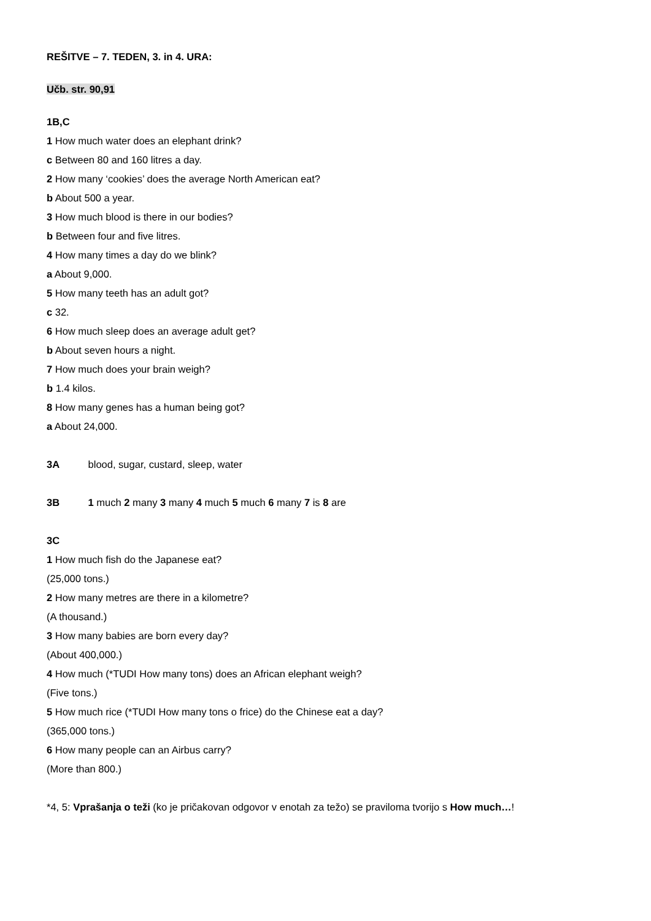REŠITVE – 7. TEDEN, 3. in 4. URA:
Učb. str. 90,91
1B,C
1 How much water does an elephant drink?
c Between 80 and 160 litres a day.
2 How many ‘cookies’ does the average North American eat?
b About 500 a year.
3 How much blood is there in our bodies?
b Between four and five litres.
4 How many times a day do we blink?
a About 9,000.
5 How many teeth has an adult got?
c 32.
6 How much sleep does an average adult get?
b About seven hours a night.
7 How much does your brain weigh?
b 1.4 kilos.
8 How many genes has a human being got?
a About 24,000.
3A blood, sugar, custard, sleep, water
3B 1 much 2 many 3 many 4 much 5 much 6 many 7 is 8 are
3C
1 How much fish do the Japanese eat?
(25,000 tons.)
2 How many metres are there in a kilometre?
(A thousand.)
3 How many babies are born every day?
(About 400,000.)
4 How much (*TUDI How many tons) does an African elephant weigh?
(Five tons.)
5 How much rice (*TUDI How many tons o frice) do the Chinese eat a day?
(365,000 tons.)
6 How many people can an Airbus carry?
(More than 800.)
*4, 5: Vprašanja o teži (ko je pričakovan odgovor v enotah za težo) se praviloma tvorijo s How much…!